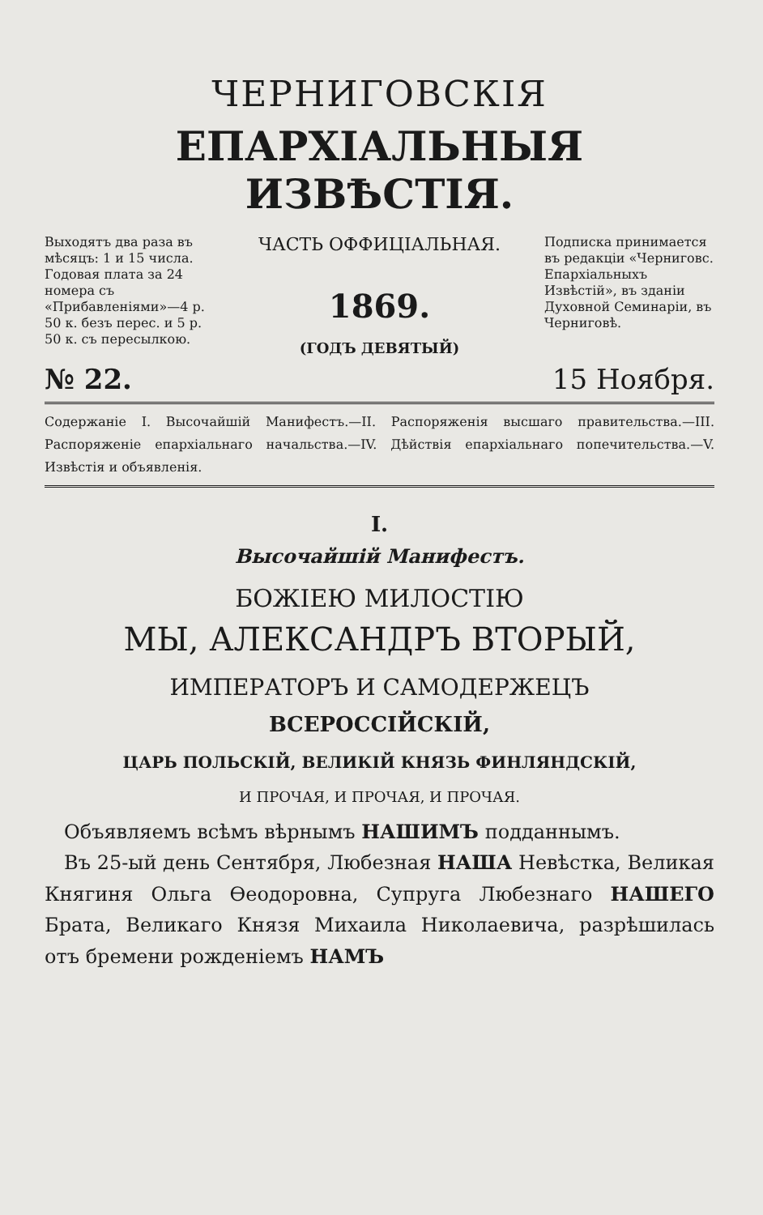ЧЕРНИГОВСКІЯ
ЕПАРХІАЛЬНЫЯ ИЗВѢСТІЯ.
Выходятъ два раза въ мѣсяцъ: 1 и 15 числа. Годовая плата за 24 номера съ «Прибавленіями»—4 р. 50 к. безъ перес. и 5 р. 50 к. съ пересылкою.
ЧАСТЬ ОФФИЦІАЛЬНАЯ.
1869.
(ГОДЪ ДЕВЯТЫЙ)
Подписка принимается въ редакціи «Черниговс. Епархіальныхъ Извѣстій», въ зданіи Духовной Семинаріи, въ Черниговѣ.
№ 22. 15 Ноября.
Содержаніе I. Высочайшій Манифестъ.—II. Распоряженія высшаго правительства.—III. Распоряженіе епархіальнаго начальства.—IV. Дѣйствія епархіальнаго попечительства.—V. Извѣстія и объявленія.
I.
Высочайшій Манифестъ.
БОЖІЕЮ МИЛОСТІЮ
МЫ, АЛЕКСАНДРЪ ВТОРЫЙ,
ИМПЕРАТОРЪ И САМОДЕРЖЕЦЪ
ВСЕРОССІЙСКІЙ,
ЦАРЬ ПОЛЬСКІЙ, ВЕЛИКІЙ КНЯЗЬ ФИНЛЯНДСКІЙ,
И ПРОЧАЯ, И ПРОЧАЯ, И ПРОЧАЯ.
 Объявляемъ всѣмъ вѣрнымъ НАШИМЪ подданнымъ.
 Въ 25-ый день Сентября, Любезная НАША Невѣстка, Великая Княгиня Ольга Ѳеодоровна, Супруга Любезнаго НАШЕГО Брата, Великаго Князя Михаила Николаевича, разрѣшилась отъ бремени рожденіемъ НАМЪ